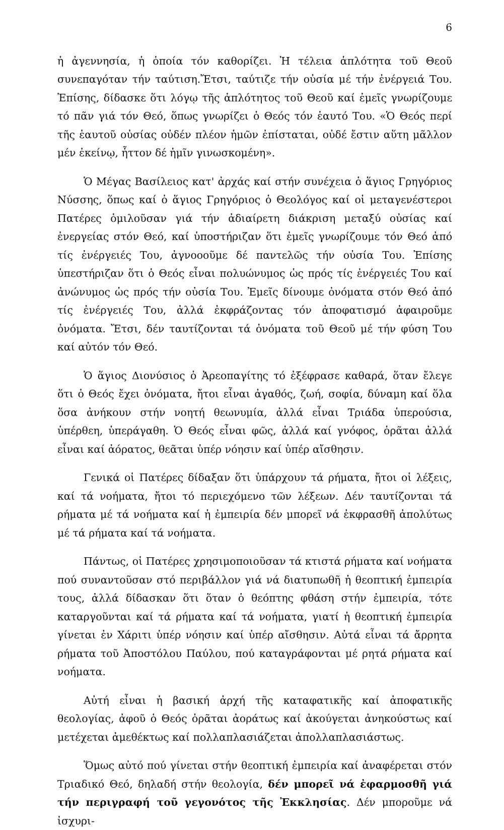6
ἡ ἀγεννησία, ἡ ὁποία τόν καθορίζει. Ἡ τέλεια ἁπλότητα τοῦ Θεοῦ συνεπαγόταν τήν ταύτιση.Ἔτσι, ταύτιζε τήν οὐσία μέ τήν ἐνέργειά Του. Ἐπίσης, δίδασκε ὅτι λόγῳ τῆς ἁπλότητος τοῦ Θεοῦ καί ἐμεῖς γνωρίζουμε τό πᾶν γιά τόν Θεό, ὅπως γνωρίζει ὁ Θεός τόν ἑαυτό Του. «Ὁ Θεός περί τῆς ἑαυτοῦ οὐσίας οὐδέν πλέον ἡμῶν ἐπίσταται, οὐδέ ἔστιν αὕτη μᾶλλον μέν ἐκείνῳ, ἧττον δέ ἡμῖν γινωσκομένη».
Ὁ Μέγας Βασίλειος κατ' ἀρχάς καί στήν συνέχεια ὁ ἅγιος Γρηγόριος Νύσσης, ὅπως καί ὁ ἅγιος Γρηγόριος ὁ Θεολόγος καί οἱ μεταγενέστεροι Πατέρες ὁμιλοῦσαν γιά τήν ἀδιαίρετη διάκριση μεταξύ οὐσίας καί ἐνεργείας στόν Θεό, καί ὑποστήριζαν ὅτι ἐμεῖς γνωρίζουμε τόν Θεό ἀπό τίς ἐνέργειές Του, ἀγνοοοῦμε δέ παντελῶς τήν οὐσία Του. Ἐπίσης ὑπεστήριζαν ὅτι ὁ Θεός εἶναι πολυώνυμος ὡς πρός τίς ἐνέργειές Του καί ἀνώνυμος ὡς πρός τήν οὐσία Του. Ἐμεῖς δίνουμε ὀνόματα στόν Θεό ἀπό τίς ἐνέργειές Του, ἀλλά ἐκφράζοντας τόν ἀποφατισμό ἀφαιροῦμε ὀνόματα. Ἔτσι, δέν ταυτίζονται τά ὀνόματα τοῦ Θεοῦ μέ τήν φύση Του καί αὐτόν τόν Θεό.
Ὁ ἅγιος Διονύσιος ὁ Ἀρεοπαγίτης τό ἐξέφρασε καθαρά, ὅταν ἔλεγε ὅτι ὁ Θεός ἔχει ὀνόματα, ἤτοι εἶναι ἀγαθός, ζωή, σοφία, δύναμη καί ὅλα ὅσα ἀνήκουν στήν νοητή θεωνυμία, ἀλλά εἶναι Τριάδα ὑπερούσια, ὑπέρθεη, ὑπεράγαθη. Ὁ Θεός εἶναι φῶς, ἀλλά καί γνόφος, ὁρᾶται ἀλλά εἶναι καί ἀόρατος, θεᾶται ὑπέρ νόησιν καί ὑπέρ αἴσθησιν.
Γενικά οἱ Πατέρες δίδαξαν ὅτι ὑπάρχουν τά ρήματα, ἤτοι οἱ λέξεις, καί τά νοήματα, ἤτοι τό περιεχόμενο τῶν λέξεων. Δέν ταυτίζονται τά ρήματα μέ τά νοήματα καί ἡ ἐμπειρία δέν μπορεῖ νά ἐκφρασθῆ ἀπολύτως μέ τά ρήματα καί τά νοήματα.
Πάντως, οἱ Πατέρες χρησιμοποιοῦσαν τά κτιστά ρήματα καί νοήματα πού συναντοῦσαν στό περιβάλλον γιά νά διατυπωθῆ ἡ θεοπτική ἐμπειρία τους, ἀλλά δίδασκαν ὅτι ὅταν ὁ θεόπτης φθάση στήν ἐμπειρία, τότε καταργοῦνται καί τά ρήματα καί τά νοήματα, γιατί ἡ θεοπτική ἐμπειρία γίνεται ἐν Χάριτι ὑπέρ νόησιν καί ὑπέρ αἴσθησιν. Αὐτά εἶναι τά ἄρρητα ρήματα τοῦ Ἀποστόλου Παύλου, πού καταγράφονται μέ ρητά ρήματα καί νοήματα.
Αὐτή εἶναι ἡ βασική ἀρχή τῆς καταφατικῆς καί ἀποφατικῆς θεολογίας, ἀφοῦ ὁ Θεός ὁρᾶται ἀοράτως καί ἀκούγεται ἀνηκούστως καί μετέχεται ἀμεθέκτως καί πολλαπλασιάζεται ἀπολλαπλασιάστως.
Ὅμως αὐτό πού γίνεται στήν θεοπτική ἐμπειρία καί ἀναφέρεται στόν Τριαδικό Θεό, δηλαδή στήν θεολογία, δέν μπορεῖ νά ἐφαρμοσθῆ γιά τήν περιγραφή τοῦ γεγονότος τῆς Ἐκκλησίας. Δέν μποροῦμε νά ἰσχυρι-